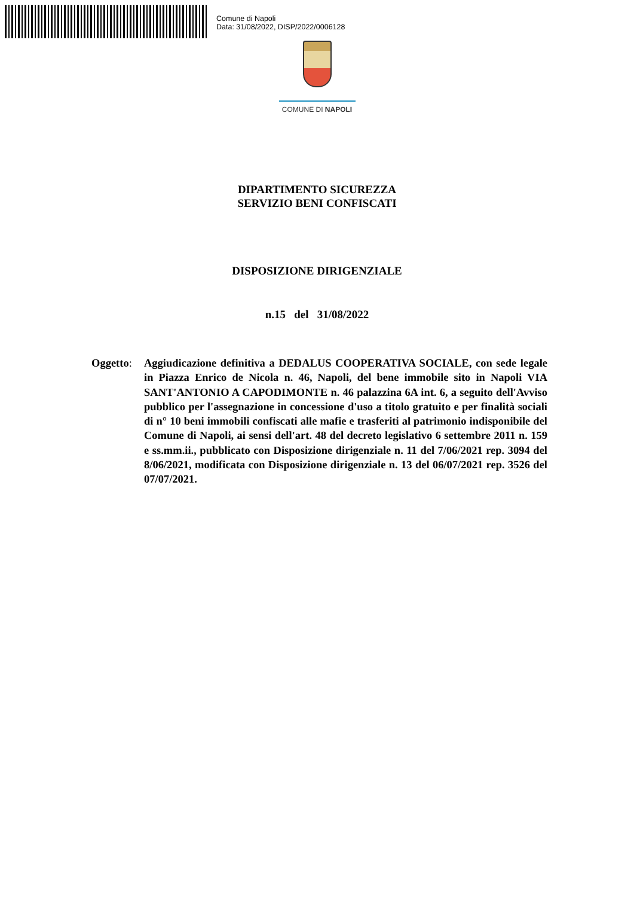Comune di Napoli
Data: 31/08/2022, DISP/2022/0006128
COMUNE DI NAPOLI
DIPARTIMENTO SICUREZZA
SERVIZIO BENI CONFISCATI
DISPOSIZIONE DIRIGENZIALE
n.15 del 31/08/2022
Oggetto:
Aggiudicazione definitiva a DEDALUS COOPERATIVA SOCIALE, con sede legale in Piazza Enrico de Nicola n. 46, Napoli, del bene immobile sito in Napoli VIA SANT'ANTONIO A CAPODIMONTE n. 46 palazzina 6A int. 6, a seguito dell'Avviso pubblico per l'assegnazione in concessione d'uso a titolo gratuito e per finalità sociali di n° 10 beni immobili confiscati alle mafie e trasferiti al patrimonio indisponibile del Comune di Napoli, ai sensi dell'art. 48 del decreto legislativo 6 settembre 2011 n. 159 e ss.mm.ii., pubblicato con Disposizione dirigenziale n. 11 del 7/06/2021 rep. 3094 del 8/06/2021, modificata con Disposizione dirigenziale n. 13 del 06/07/2021 rep. 3526 del 07/07/2021.